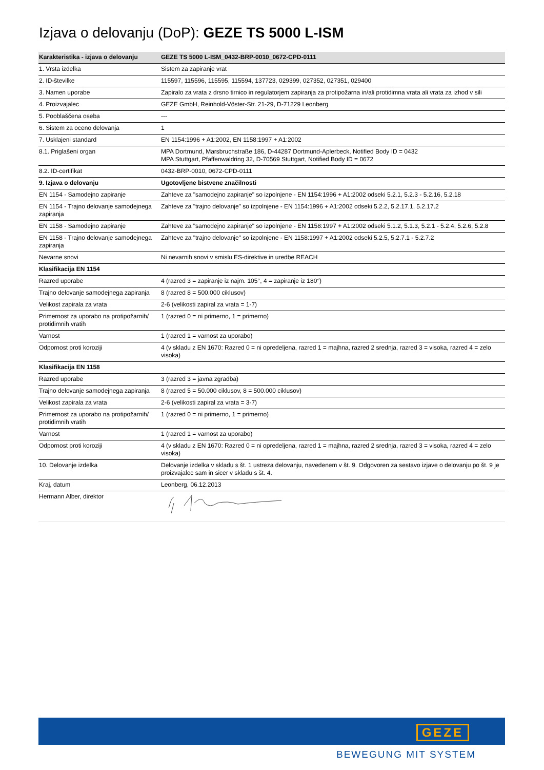Izjava o delovanju (DoP): GEZE TS 5000 L-ISM
| Karakteristika - izjava o delovanju | GEZE TS 5000 L-ISM_0432-BRP-0010_0672-CPD-0111 |
| --- | --- |
| 1. Vrsta izdelka | Sistem za zapiranje vrat |
| 2. ID-številke | 115597, 115596, 115595, 115594, 137723, 029399, 027352, 027351, 029400 |
| 3. Namen uporabe | Zapiralo za vrata z drsno tirnico in regulatorjem zapiranja za protipožarna in/ali protidimna vrata ali vrata za izhod v sili |
| 4. Proizvajalec | GEZE GmbH, Reinhold-Vöster-Str. 21-29, D-71229 Leonberg |
| 5. Pooblaščena oseba | --- |
| 6. Sistem za oceno delovanja | 1 |
| 7. Usklajeni standard | EN 1154:1996 + A1:2002, EN 1158:1997 + A1:2002 |
| 8.1. Priglašeni organ | MPA Dortmund, Marsbruchstraße 186, D-44287 Dortmund-Aplerbeck, Notified Body ID = 0432 MPA Stuttgart, Pfaffenwaldring 32, D-70569 Stuttgart, Notified Body ID = 0672 |
| 8.2. ID-certifikat | 0432-BRP-0010, 0672-CPD-0111 |
| 9. Izjava o delovanju | Ugotovljene bistvene značilnosti |
| EN 1154 - Samodejno zapiranje | Zahteve za "samodejno zapiranje" so izpolnjene - EN 1154:1996 + A1:2002 odseki 5.2.1, 5.2.3 - 5.2.16, 5.2.18 |
| EN 1154 - Trajno delovanje samodejnega zapiranja | Zahteve za "trajno delovanje" so izpolnjene - EN 1154:1996 + A1:2002 odseki 5.2.2, 5.2.17.1, 5.2.17.2 |
| EN 1158 - Samodejno zapiranje | Zahteve za "samodejno zapiranje" so izpolnjene - EN 1158:1997 + A1:2002 odseki 5.1.2, 5.1.3, 5.2.1 - 5.2.4, 5.2.6, 5.2.8 |
| EN 1158 - Trajno delovanje samodejnega zapiranja | Zahteve za "trajno delovanje" so izpolnjene - EN 1158:1997 + A1:2002 odseki 5.2.5, 5.2.7.1 - 5.2.7.2 |
| Nevarne snovi | Ni nevarnih snovi v smislu ES-direktive in uredbe REACH |
| Klasifikacija EN 1154 | |
| Razred uporabe | 4 (razred 3 = zapiranje iz najm. 105°, 4 = zapiranje iz 180°) |
| Trajno delovanje samodejnega zapiranja | 8 (razred 8 = 500.000 ciklusov) |
| Velikost zapirala za vrata | 2-6 (velikosti zapiral za vrata = 1-7) |
| Primernost za uporabo na protipožarnih/ protidimnih vratih | 1 (razred 0 = ni primerno, 1 = primerno) |
| Varnost | 1 (razred 1 = varnost za uporabo) |
| Odpornost proti koroziji | 4 (v skladu z EN 1670: Razred 0 = ni opredeljena, razred 1 = majhna, razred 2 srednja, razred 3 = visoka, razred 4 = zelo visoka) |
| Klasifikacija EN 1158 | |
| Razred uporabe | 3 (razred 3 = javna zgradba) |
| Trajno delovanje samodejnega zapiranja | 8 (razred 5 = 50.000 ciklusov, 8 = 500.000 ciklusov) |
| Velikost zapirala za vrata | 2-6 (velikosti zapiral za vrata = 3-7) |
| Primernost za uporabo na protipožarnih/ protidimnih vratih | 1 (razred 0 = ni primerno, 1 = primerno) |
| Varnost | 1 (razred 1 = varnost za uporabo) |
| Odpornost proti koroziji | 4 (v skladu z EN 1670: Razred 0 = ni opredeljena, razred 1 = majhna, razred 2 srednja, razred 3 = visoka, razred 4 = zelo visoka) |
| 10. Delovanje izdelka | Delovanje izdelka v skladu s št. 1 ustreza delovanju, navedenem v št. 9. Odgovoren za sestavo izjave o delovanju po št. 9 je proizvajalec sam in sicer v skladu s št. 4. |
| Kraj, datum | Leonberg, 06.12.2013 |
| Hermann Alber, direktor | |
GEZE
BEWEGUNG MIT SYSTEM